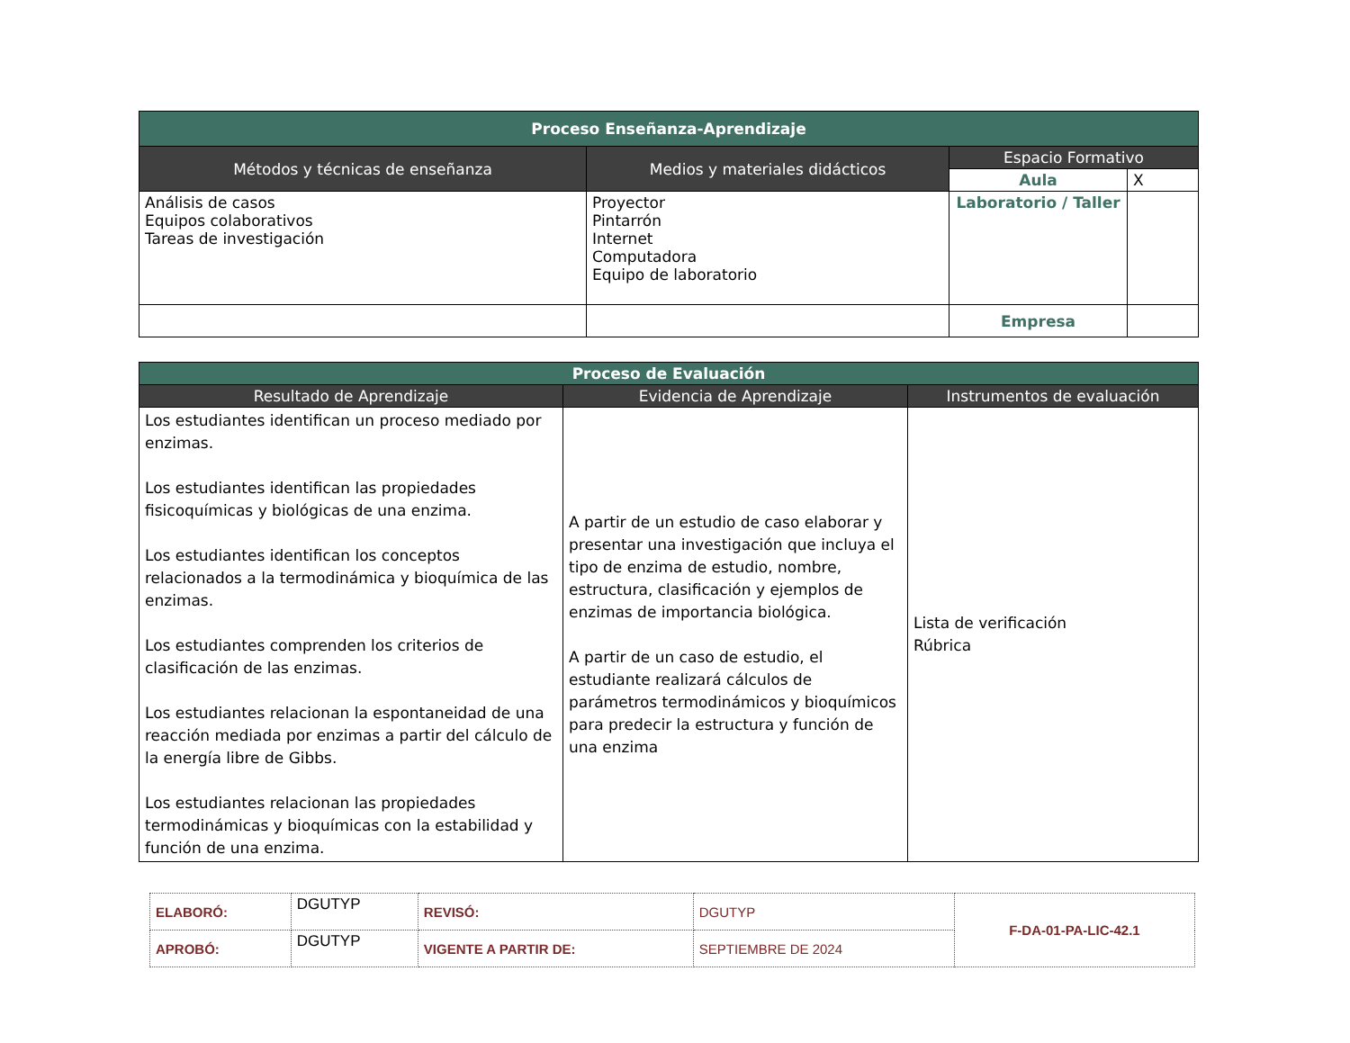| Proceso Enseñanza-Aprendizaje | | | |
| --- | --- | --- | --- |
| Métodos y técnicas de enseñanza | Medios y materiales didácticos | Espacio Formativo | |
| | | Aula | X |
| Análisis de casos Equipos colaborativos Tareas de investigación | Proyector Pintarrón Internet Computadora Equipo de laboratorio | Laboratorio / Taller | |
| | | Empresa | |
| Proceso de Evaluación | | |
| --- | --- | --- |
| Resultado de Aprendizaje | Evidencia de Aprendizaje | Instrumentos de evaluación |
| Los estudiantes identifican un proceso mediado por enzimas. Los estudiantes identifican las propiedades fisicoquímicas y biológicas de una enzima. Los estudiantes identifican los conceptos relacionados a la termodinámica y bioquímica de las enzimas. Los estudiantes comprenden los criterios de clasificación de las enzimas. Los estudiantes relacionan la espontaneidad de una reacción mediada por enzimas a partir del cálculo de la energía libre de Gibbs. Los estudiantes relacionan las propiedades termodinámicas y bioquímicas con la estabilidad y función de una enzima. | A partir de un estudio de caso elaborar y presentar una investigación que incluya el tipo de enzima de estudio, nombre, estructura, clasificación y ejemplos de enzimas de importancia biológica. A partir de un caso de estudio, el estudiante realizará cálculos de parámetros termodinámicos y bioquímicos para predecir la estructura y función de una enzima | Lista de verificación Rúbrica |
| ELABORÓ: | DGUTYP | REVISÓ: | DGUTYP | F-DA-01-PA-LIC-42.1 |
| APROBÓ: | DGUTYP | VIGENTE A PARTIR DE: | SEPTIEMBRE DE 2024 | |